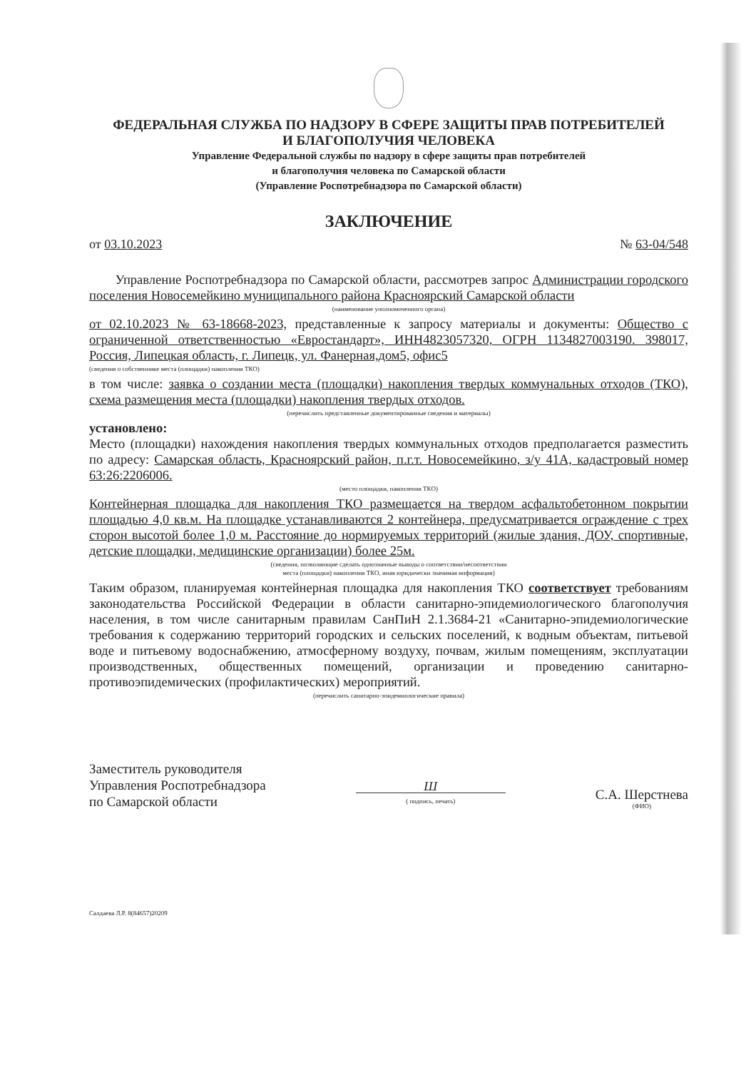ФЕДЕРАЛЬНАЯ СЛУЖБА ПО НАДЗОРУ В СФЕРЕ ЗАЩИТЫ ПРАВ ПОТРЕБИТЕЛЕЙ
И БЛАГОПОЛУЧИЯ ЧЕЛОВЕКА
Управление Федеральной службы по надзору в сфере защиты прав потребителей
и благополучия человека по Самарской области
(Управление Роспотребнадзора по Самарской области)
ЗАКЛЮЧЕНИЕ
от 03.10.2023 № 63-04/548
Управление Роспотребнадзора по Самарской области, рассмотрев запрос Администрации городского поселения Новосемейкино муниципального района Красноярский Самарской области
(наименование уполномоченного органа)
от 02.10.2023 № 63-18668-2023, представленные к запросу материалы и документы: Общество с ограниченной ответственностью «Евростандарт», ИНН4823057320, ОГРН 1134827003190. 398017, Россия, Липецкая область, г. Липецк, ул. Фанерная,дом5, офис5
(сведения о собственнике места (площадки) накопления ТКО)
в том числе: заявка о создании места (площадки) накопления твердых коммунальных отходов (ТКО), схема размещения места (площадки) накопления твердых отходов.
(перечислить представленные документированные сведения и материалы)
установлено:
Место (площадки) нахождения накопления твердых коммунальных отходов предполагается разместить по адресу: Самарская область, Красноярский район, п.г.т. Новосемейкино, з/у 41А, кадастровый номер 63:26:2206006.
(место площадки, накопления ТКО)
Контейнерная площадка для накопления ТКО размещается на твердом асфальтобетонном покрытии площадью 4,0 кв.м. На площадке устанавливаются 2 контейнера, предусматривается ограждение с трех сторон высотой более 1,0 м. Расстояние до нормируемых территорий (жилые здания, ДОУ, спортивные, детские площадки, медицинские организации) более 25м.
(сведения, позволяющие сделать однозначные выводы о соответствии/несоответствии
места (площадки) накопления ТКО, иная юридически значимая информация)
Таким образом, планируемая контейнерная площадка для накопления ТКО соответствует требованиям законодательства Российской Федерации в области санитарно-эпидемиологического благополучия населения, в том числе санитарным правилам СанПиН 2.1.3684-21 «Санитарно-эпидемиологические требования к содержанию территорий городских и сельских поселений, к водным объектам, питьевой воде и питьевому водоснабжению, атмосферному воздуху, почвам, жилым помещениям, эксплуатации производственных, общественных помещений, организации и проведению санитарно-противоэпидемических (профилактических) мероприятий.
(перечислить санитарно-эпидемиологические правила)
Заместитель руководителя
Управления Роспотребнадзора
по Самарской области
Ш
( подпись, печать)
С.А. Шерстнева
(ФИО)
Салдаева Л.Р. 8(84657)20209